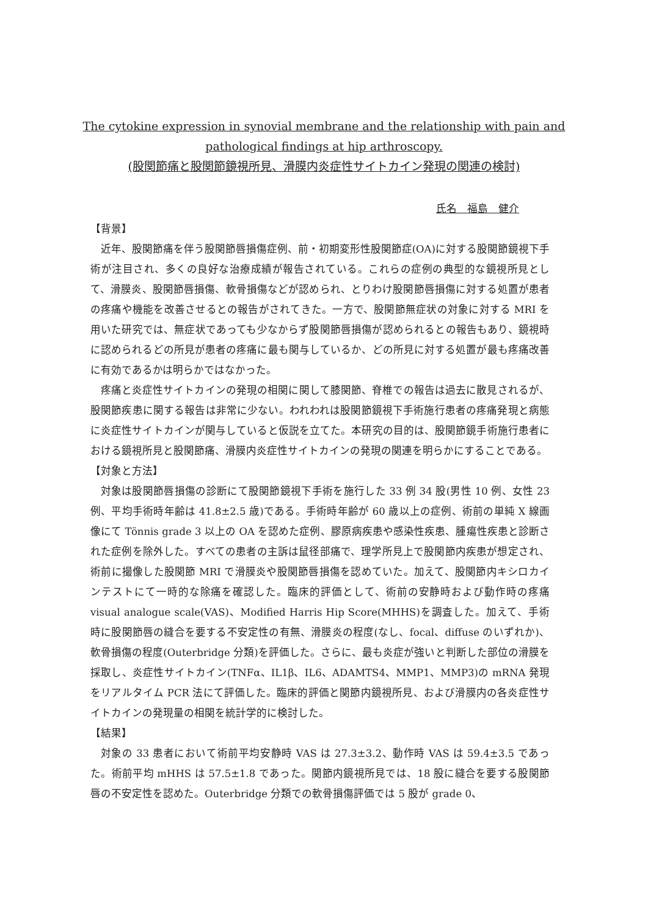The cytokine expression in synovial membrane and the relationship with pain and
pathological findings at hip arthroscopy.
(股関節痛と股関節鏡視所見、滑膜内炎症性サイトカイン発現の関連の検討)
氏名　福島　健介
【背景】
近年、股関節痛を伴う股関節唇損傷症例、前・初期変形性股関節症(OA)に対する股関節鏡視下手術が注目され、多くの良好な治療成績が報告されている。これらの症例の典型的な鏡視所見として、滑膜炎、股関節唇損傷、軟骨損傷などが認められ、とりわけ股関節唇損傷に対する処置が患者の疼痛や機能を改善させるとの報告がされてきた。一方で、股関節無症状の対象に対する MRI を用いた研究では、無症状であっても少なからず股関節唇損傷が認められるとの報告もあり、鏡視時に認められるどの所見が患者の疼痛に最も関与しているか、どの所見に対する処置が最も疼痛改善に有効であるかは明らかではなかった。
疼痛と炎症性サイトカインの発現の相関に関して膝関節、脊椎での報告は過去に散見されるが、股関節疾患に関する報告は非常に少ない。われわれは股関節鏡視下手術施行患者の疼痛発現と病態に炎症性サイトカインが関与していると仮説を立てた。本研究の目的は、股関節鏡手術施行患者における鏡視所見と股関節痛、滑膜内炎症性サイトカインの発現の関連を明らかにすることである。
【対象と方法】
対象は股関節唇損傷の診断にて股関節鏡視下手術を施行した 33 例 34 股(男性 10 例、女性 23 例、平均手術時年齢は 41.8±2.5 歳)である。手術時年齢が 60 歳以上の症例、術前の単純 X 線画像にて Tönnis grade 3 以上の OA を認めた症例、膠原病疾患や感染性疾患、腫瘍性疾患と診断された症例を除外した。すべての患者の主訴は鼠径部痛で、理学所見上で股関節内疾患が想定され、術前に撮像した股関節 MRI で滑膜炎や股関節唇損傷を認めていた。加えて、股関節内キシロカインテストにて一時的な除痛を確認した。臨床的評価として、術前の安静時および動作時の疼痛 visual analogue scale(VAS)、Modified Harris Hip Score(MHHS)を調査した。加えて、手術時に股関節唇の縫合を要する不安定性の有無、滑膜炎の程度(なし、focal、diffuse のいずれか)、軟骨損傷の程度(Outerbridge 分類)を評価した。さらに、最も炎症が強いと判断した部位の滑膜を採取し、炎症性サイトカイン(TNFα、IL1β、IL6、ADAMTS4、MMP1、MMP3)の mRNA 発現をリアルタイム PCR 法にて評価した。臨床的評価と関節内鏡視所見、および滑膜内の各炎症性サイトカインの発現量の相関を統計学的に検討した。
【結果】
対象の 33 患者において術前平均安静時 VAS は 27.3±3.2、動作時 VAS は 59.4±3.5 であった。術前平均 mHHS は 57.5±1.8 であった。関節内鏡視所見では、18 股に縫合を要する股関節唇の不安定性を認めた。Outerbridge 分類での軟骨損傷評価では 5 股が grade 0、